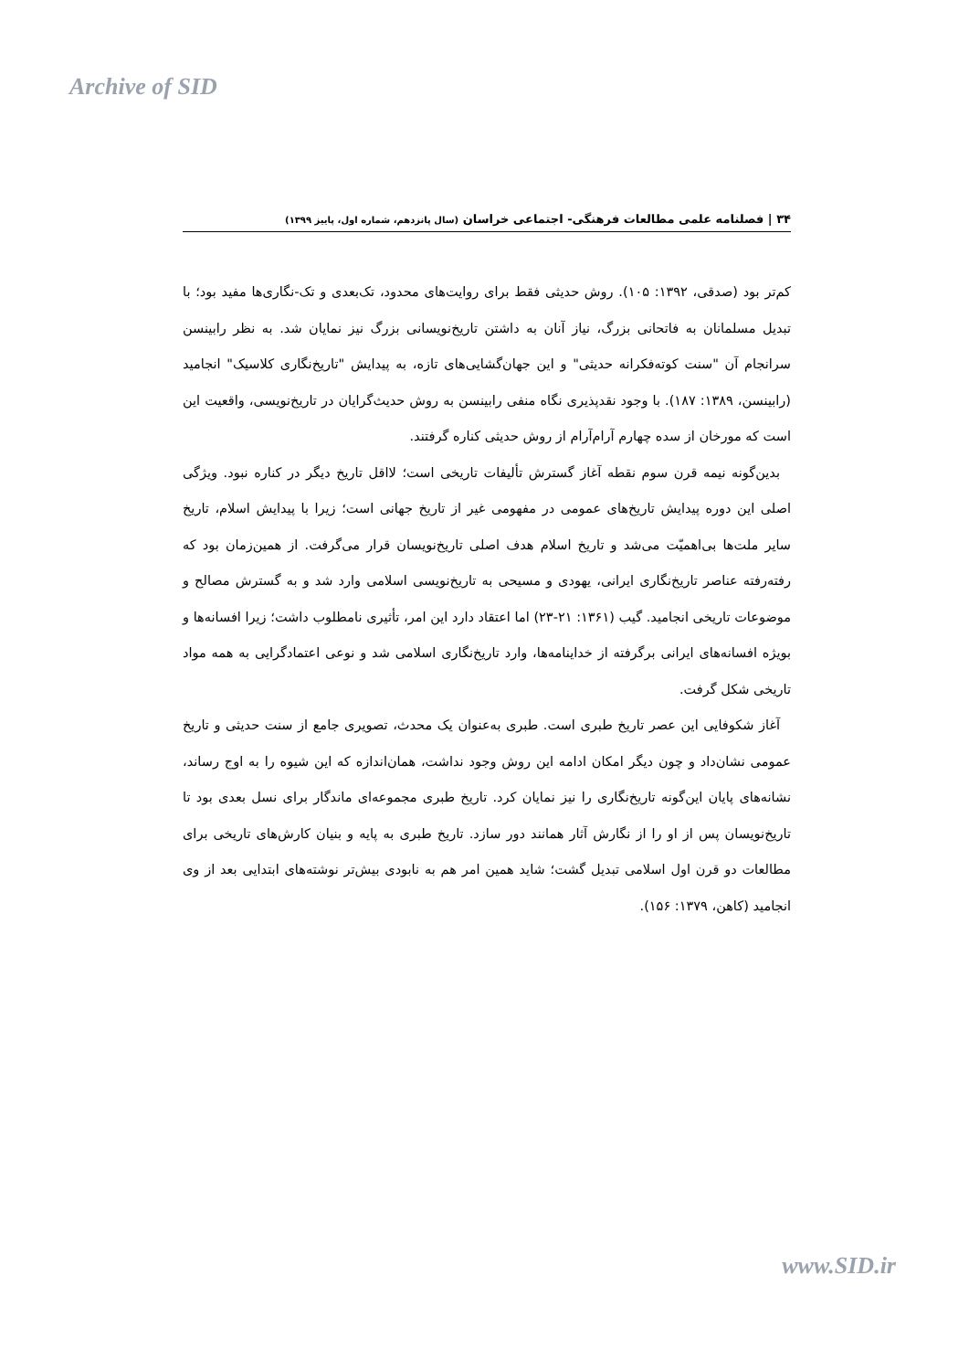Archive of SID
۳۴ | فصلنامه علمی مطالعات فرهنگی- اجتماعی خراسان (سال پانزدهم، شماره اول، پاییز ۱۳۹۹)
کم‌تر بود (صدقی، ۱۳۹۲: ۱۰۵). روش حدیثی فقط برای روایت‌های محدود، تک‌بعدی و تک-نگاری‌ها مفید بود؛ با تبدیل مسلمانان به فاتحانی بزرگ، نیاز آنان به داشتن تاریخ‌نویسانی بزرگ نیز نمایان شد. به نظر رابینسن سرانجام آن "سنت کوته‌فکرانه حدیثی" و این جهان‌گشایی‌های تازه، به پیدایش "تاریخ‌نگاری کلاسیک" انجامید (رابینسن، ۱۳۸۹: ۱۸۷). با وجود نقدپذیری نگاه منفی رابینسن به روش حدیث‌گرایان در تاریخ‌نویسی، واقعیت این است که مورخان از سده چهارم آرام‌آرام از روش حدیثی کناره گرفتند.
بدین‌گونه نیمه قرن سوم نقطه آغاز گسترش تألیفات تاریخی است؛ لااقل تاریخ دیگر در کناره نبود. ویژگی اصلی این دوره پیدایش تاریخ‌های عمومی در مفهومی غیر از تاریخ جهانی است؛ زیرا با پیدایش اسلام، تاریخ سایر ملت‌ها بی‌اهمیّت می‌شد و تاریخ اسلام هدف اصلی تاریخ‌نویسان قرار می‌گرفت. از همین‌زمان بود که رفته‌رفته عناصر تاریخ‌نگاری ایرانی، یهودی و مسیحی به تاریخ‌نویسی اسلامی وارد شد و به گسترش مصالح و موضوعات تاریخی انجامید. گیب (۱۳۶۱: ۲۱-۲۳) اما اعتقاد دارد این امر، تأثیری نامطلوب داشت؛ زیرا افسانه‌ها و بویژه افسانه‌های ایرانی برگرفته از خداینامه‌ها، وارد تاریخ‌نگاری اسلامی شد و نوعی اعتمادگرایی به همه مواد تاریخی شکل گرفت.
آغاز شکوفایی این عصر تاریخ طبری است. طبری به‌عنوان یک محدث، تصویری جامع از سنت حدیثی و تاریخ عمومی نشان‌داد و چون دیگر امکان ادامه این روش وجود نداشت، همان‌اندازه که این شیوه را به اوج رساند، نشانه‌های پایان این‌گونه تاریخ‌نگاری را نیز نمایان کرد. تاریخ طبری مجموعه‌ای ماندگار برای نسل بعدی بود تا تاریخ‌نویسان پس از او را از نگارش آثار همانند دور سازد. تاریخ طبری به پایه و بنیان کارش‌های تاریخی برای مطالعات دو قرن اول اسلامی تبدیل گشت؛ شاید همین امر هم به نابودی بیش‌تر نوشته‌های ابتدایی بعد از وی انجامید (کاهن، ۱۳۷۹: ۱۵۶).
www.SID.ir